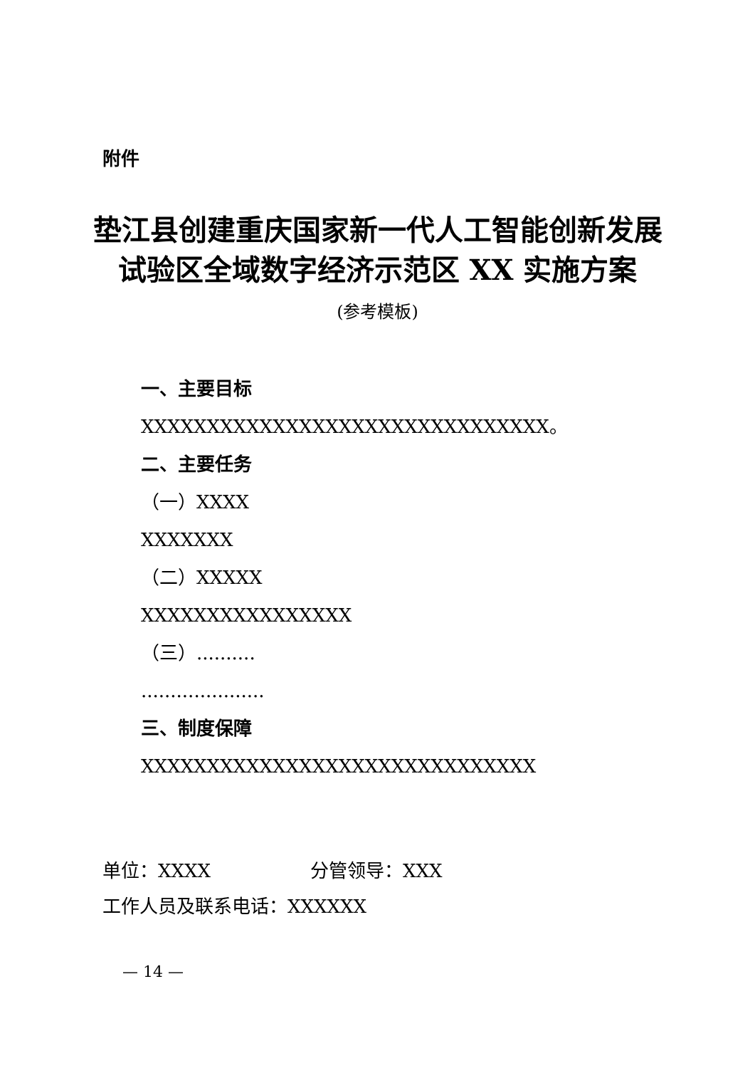附件
垫江县创建重庆国家新一代人工智能创新发展
试验区全域数字经济示范区 XX 实施方案
(参考模板)
一、主要目标
XXXXXXXXXXXXXXXXXXXXXXXXXXXXXXX。
二、主要任务
（一）XXXX
XXXXXXX
（二）XXXXX
XXXXXXXXXXXXXXXX
（三）..........
.....................
三、制度保障
XXXXXXXXXXXXXXXXXXXXXXXXXXXXXX
单位：XXXX 分管领导：XXX
工作人员及联系电话：XXXXXX
— 14 —